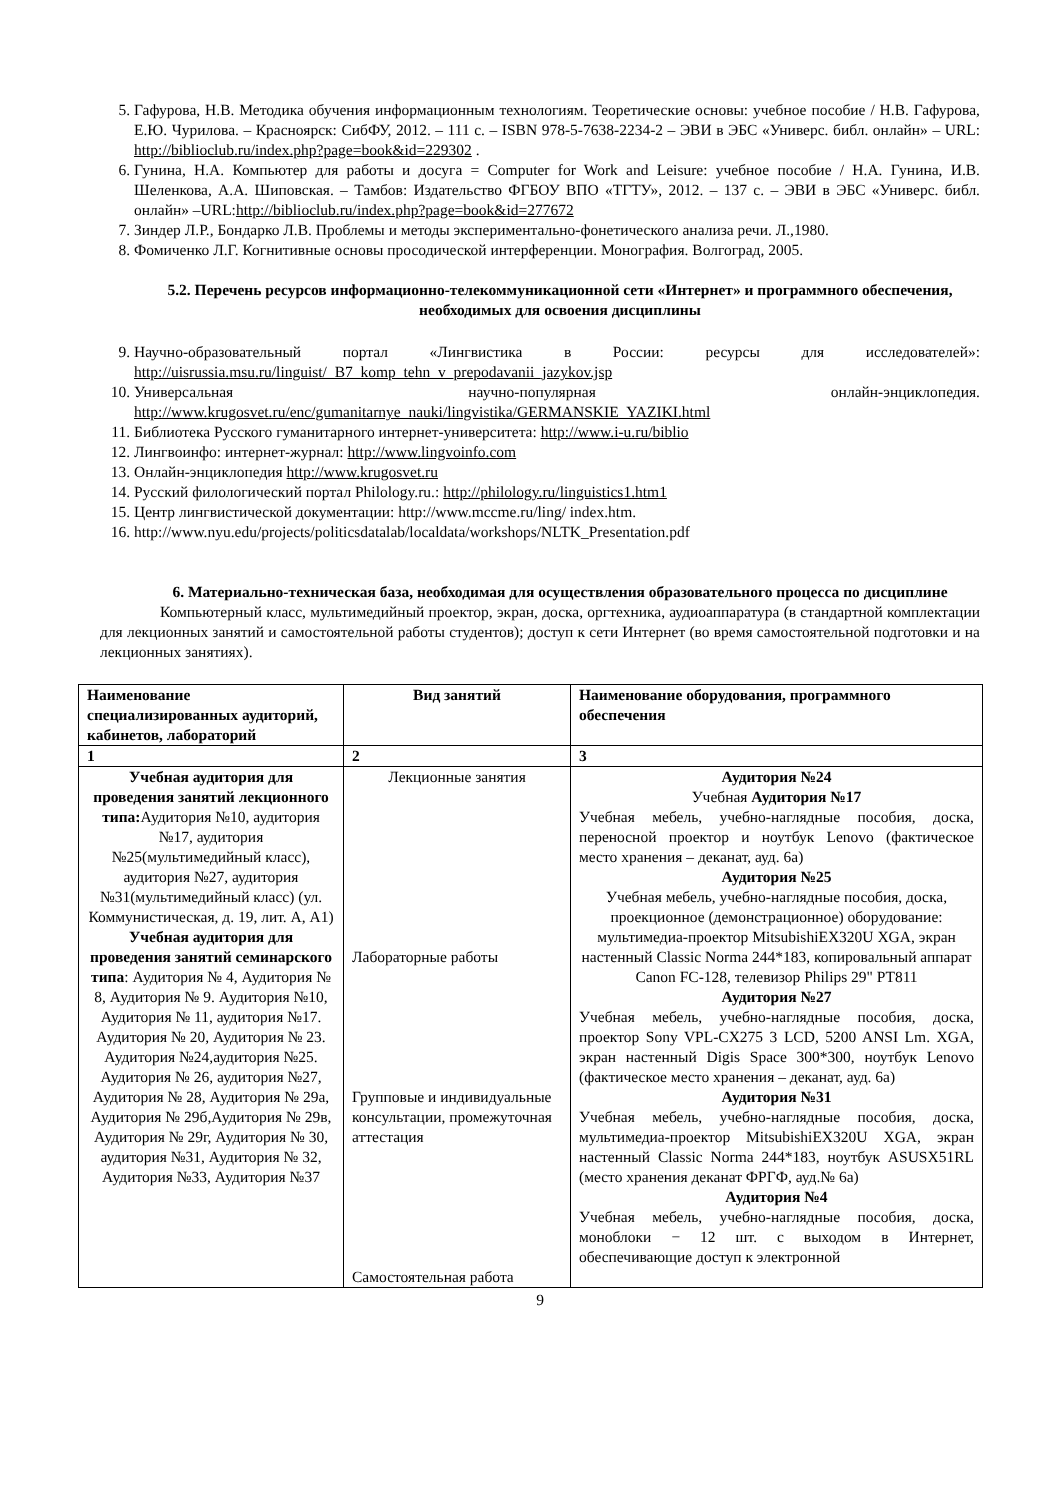5. Гафурова, Н.В. Методика обучения информационным технологиям. Теоретические основы: учебное пособие / Н.В. Гафурова, Е.Ю. Чурилова. – Красноярск: СибФУ, 2012. – 111 с. – ISBN 978-5-7638-2234-2 – ЭВИ в ЭБС «Универс. библ. онлайн» – URL: http://biblioclub.ru/index.php?page=book&id=229302 .
6. Гунина, Н.А. Компьютер для работы и досуга = Computer for Work and Leisure: учебное пособие / Н.А. Гунина, И.В. Шеленкова, А.А. Шиповская. – Тамбов: Издательство ФГБОУ ВПО «ТГТУ», 2012. – 137 с. – ЭВИ в ЭБС «Универс. библ. онлайн» –URL:http://biblioclub.ru/index.php?page=book&id=277672
7. Зиндер Л.Р., Бондарко Л.В. Проблемы и методы экспериментально-фонетического анализа речи. Л.,1980.
8. Фомиченко Л.Г. Когнитивные основы просодической интерференции. Монография. Волгоград, 2005.
5.2. Перечень ресурсов информационно-телекоммуникационной сети «Интернет» и программного обеспечения, необходимых для освоения дисциплины
9. Научно-образовательный портал «Лингвистика в России: ресурсы для исследователей»: http://uisrussia.msu.ru/linguist/_B7_komp_tehn_v_prepodavanii_jazykov.jsp
10. Универсальная научно-популярная онлайн-энциклопедия. http://www.krugosvet.ru/enc/gumanitarnye_nauki/lingvistika/GERMANSKIE_YAZIKI.html
11. Библиотека Русского гуманитарного интернет-университета: http://www.i-u.ru/biblio
12. Лингвоинфо: интернет-журнал: http://www.lingvoinfo.com
13. Онлайн-энциклопедия http://www.krugosvet.ru
14. Русский филологический портал Philology.ru.: http://philology.ru/linguistics1.htm1
15. Центр лингвистической документации: http://www.mccme.ru/ling/ index.htm.
16. http://www.nyu.edu/projects/politicsdatalab/localdata/workshops/NLTK_Presentation.pdf
6. Материально-техническая база, необходимая для осуществления образовательного процесса по дисциплине
Компьютерный класс, мультимедийный проектор, экран, доска, оргтехника, аудиоаппаратура (в стандартной комплектации для лекционных занятий и самостоятельной работы студентов); доступ к сети Интернет (во время самостоятельной подготовки и на лекционных занятиях).
| Наименование специализированных аудиторий, кабинетов, лабораторий | Вид занятий | Наименование оборудования, программного обеспечения |
| --- | --- | --- |
| 1 | 2 | 3 |
| Учебная аудитория для проведения занятий лекционного типа: Аудитория №10, аудитория №17, аудитория №25(мультимедийный класс), аудитория №27, аудитория №31(мультимедийный класс) (ул. Коммунистическая, д. 19, лит. А, А1) Учебная аудитория для проведения занятий семинарского типа : Аудитория № 4, Аудитория № 8, Аудитория № 9. Аудитория №10, Аудитория № 11, аудитория №17. Аудитория № 20, Аудитория № 23. Аудитория №24,аудитория №25. Аудитория № 26, аудитория №27, Аудитория № 28, Аудитория № 29а, Аудитория № 29б,Аудитория № 29в, Аудитория № 29г, Аудитория № 30, аудитория №31, Аудитория № 32, Аудитория №33, Аудитория №37 | Лекционные занятия Лабораторные работы Групповые и индивидуальные консультации, промежуточная аттестация Самостоятельная работа | Аудитория №24 Учебная Аудитория №17 Учебная мебель, учебно-наглядные пособия, доска, переносной проектор и ноутбук Lenovo (фактическое место хранения – деканат, ауд. 6а) Аудитория №25 Учебная мебель, учебно-наглядные пособия, доска, проекционное (демонстрационное) оборудование: мультимедиа-проектор MitsubishiEX320U XGA, экран настенный Classic Norma 244*183, копировальный аппарат Canon FC-128, телевизор Philips 29" PT811 Аудитория №27 Учебная мебель, учебно-наглядные пособия, доска, проектор Sony VPL-CX275 3 LCD, 5200 ANSI Lm. XGA, экран настенный Digis Space 300*300, ноутбук Lenovo (фактическое место хранения – деканат, ауд. 6а) Аудитория №31 Учебная мебель, учебно-наглядные пособия, доска, мультимедиа-проектор MitsubishiEX320U XGA, экран настенный Classic Norma 244*183, ноутбук ASUSX51RL (место хранения деканат ФРГФ, ауд.№ 6а) Аудитория №4 Учебная мебель, учебно-наглядные пособия, доска, моноблоки − 12 шт. с выходом в Интернет, обеспечивающие доступ к электронной |
9